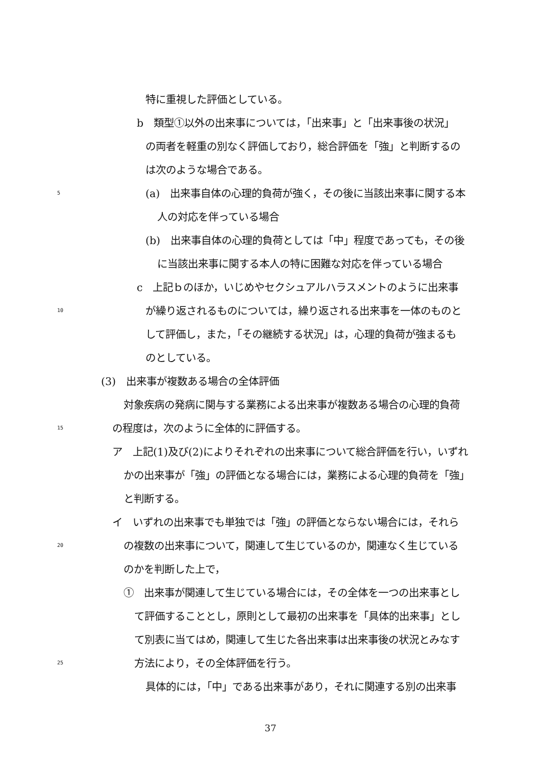特に重視した評価としている。
b　類型①以外の出来事については，「出来事」と「出来事後の状況」
の両者を軽重の別なく評価しており，総合評価を「強」と判断するの
は次のような場合である。
5 (a)　出来事自体の心理的負荷が強く，その後に当該出来事に関する本
人の対応を伴っている場合
(b)　出来事自体の心理的負荷としては「中」程度であっても，その後
に当該出来事に関する本人の特に困難な対応を伴っている場合
c　上記ｂのほか，いじめやセクシュアルハラスメントのように出来事
10 が繰り返されるものについては，繰り返される出来事を一体のものと
して評価し，また，「その継続する状況」は，心理的負荷が強まるも
のとしている。
(3)　出来事が複数ある場合の全体評価
対象疾病の発病に関与する業務による出来事が複数ある場合の心理的負荷
15 の程度は，次のように全体的に評価する。
ア　上記(1)及び(2)によりそれぞれの出来事について総合評価を行い，いずれ
かの出来事が「強」の評価となる場合には，業務による心理的負荷を「強」
と判断する。
イ　いずれの出来事でも単独では「強」の評価とならない場合には，それら
20 の複数の出来事について，関連して生じているのか，関連なく生じている
のかを判断した上で，
①　出来事が関連して生じている場合には，その全体を一つの出来事とし
て評価することとし，原則として最初の出来事を「具体的出来事」とし
て別表に当てはめ，関連して生じた各出来事は出来事後の状況とみなす
25 方法により，その全体評価を行う。
具体的には，「中」である出来事があり，それに関連する別の出来事
37